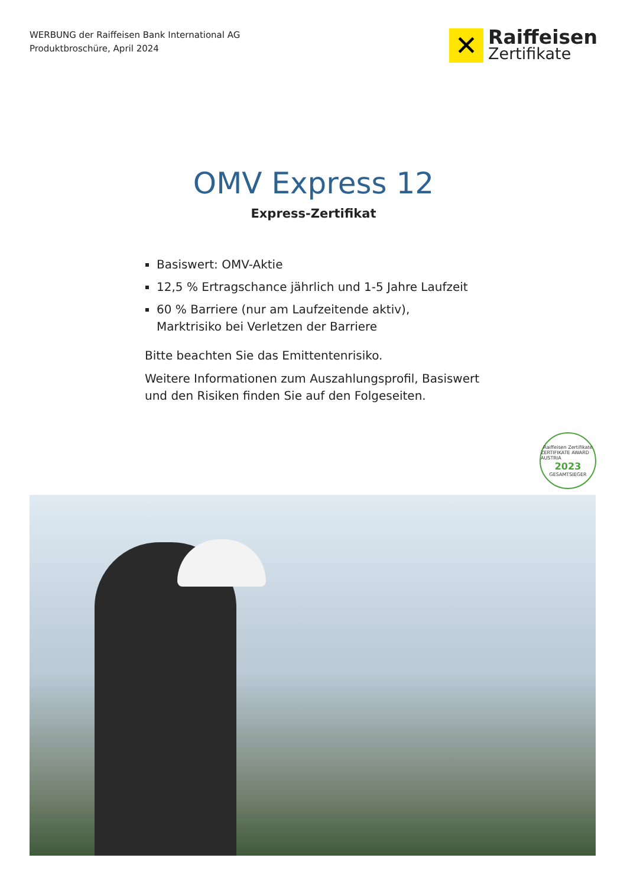WERBUNG der Raiffeisen Bank International AG
Produktbroschüre, April 2024
✕
Raiffeisen
Zertifikate
OMV Express 12
Express-Zertifikat
Basiswert: OMV-Aktie
12,5 % Ertragschance jährlich und 1-5 Jahre Laufzeit
60 % Barriere (nur am Laufzeitende aktiv),
Marktrisiko bei Verletzen der Barriere
Bitte beachten Sie das Emittentenrisiko.
Weitere Informationen zum Auszahlungsprofil, Basiswert und den Risiken finden Sie auf den Folgeseiten.
Raiffeisen Zertifikate
ZERTIFIKATE AWARD AUSTRIA
2023
GESAMTSIEGER